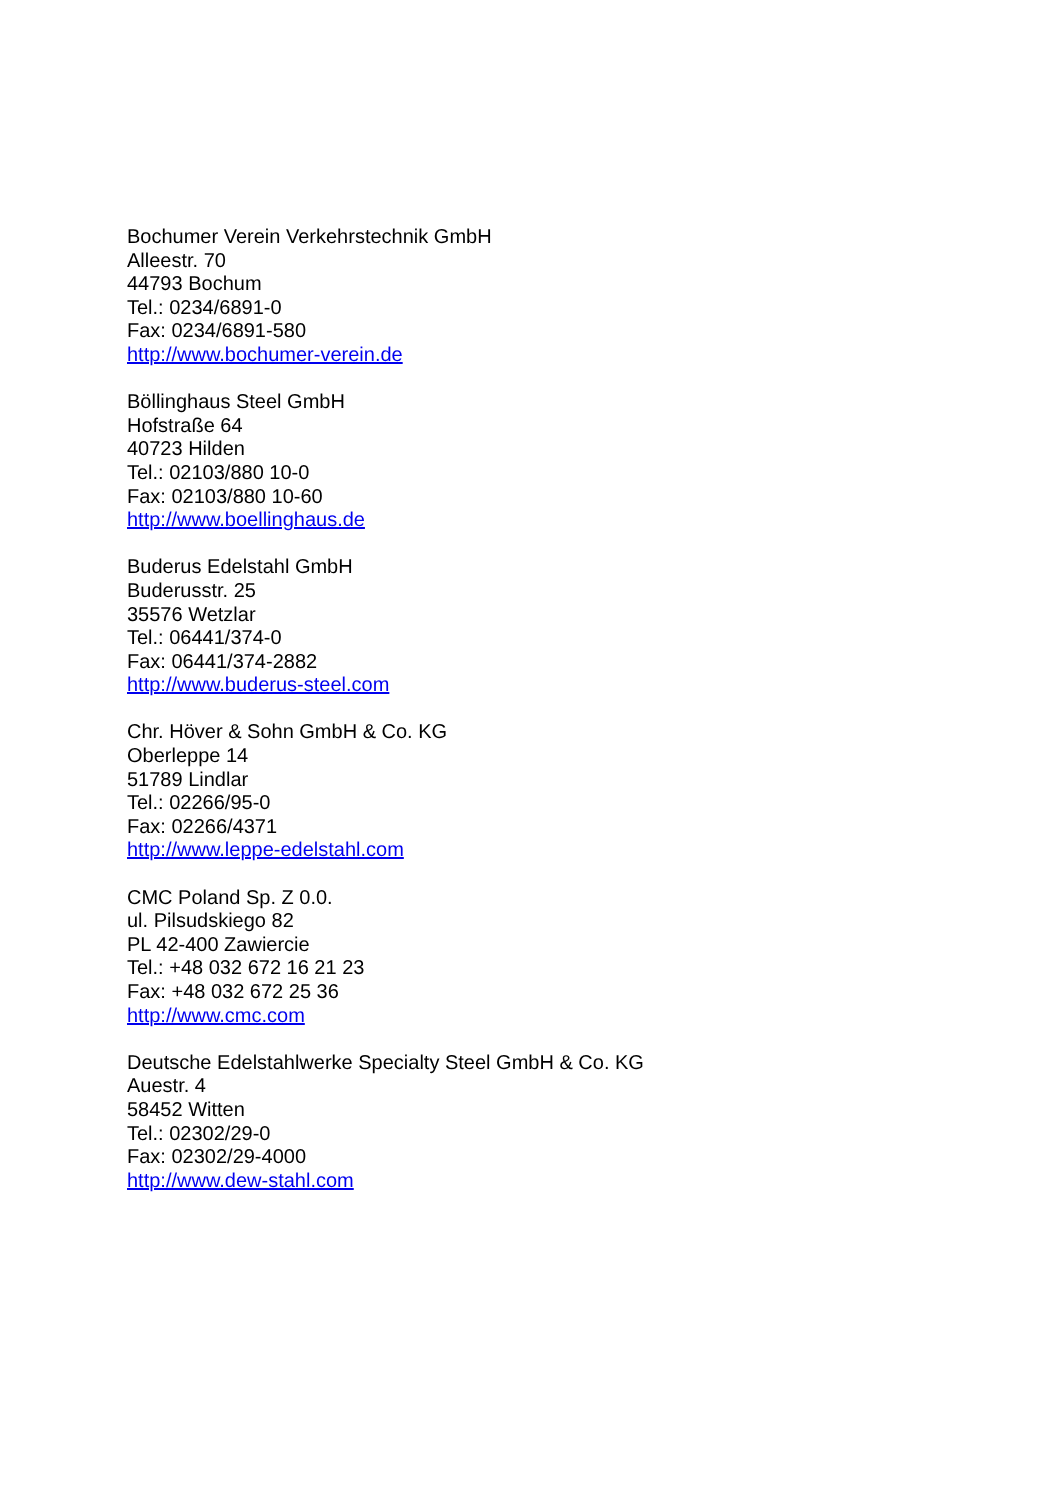Bochumer Verein Verkehrstechnik GmbH
Alleestr. 70
44793 Bochum
Tel.: 0234/6891-0
Fax: 0234/6891-580
http://www.bochumer-verein.de
Böllinghaus Steel GmbH
Hofstraße 64
40723 Hilden
Tel.: 02103/880 10-0
Fax: 02103/880 10-60
http://www.boellinghaus.de
Buderus Edelstahl GmbH
Buderusstr. 25
35576 Wetzlar
Tel.: 06441/374-0
Fax: 06441/374-2882
http://www.buderus-steel.com
Chr. Höver & Sohn GmbH & Co. KG
Oberleppe 14
51789 Lindlar
Tel.: 02266/95-0
Fax: 02266/4371
http://www.leppe-edelstahl.com
CMC Poland Sp. Z 0.0.
ul. Pilsudskiego 82
PL 42-400 Zawiercie
Tel.: +48 032 672 16 21 23
Fax: +48 032 672 25 36
http://www.cmc.com
Deutsche Edelstahlwerke Specialty Steel GmbH & Co. KG
Auestr. 4
58452 Witten
Tel.: 02302/29-0
Fax: 02302/29-4000
http://www.dew-stahl.com